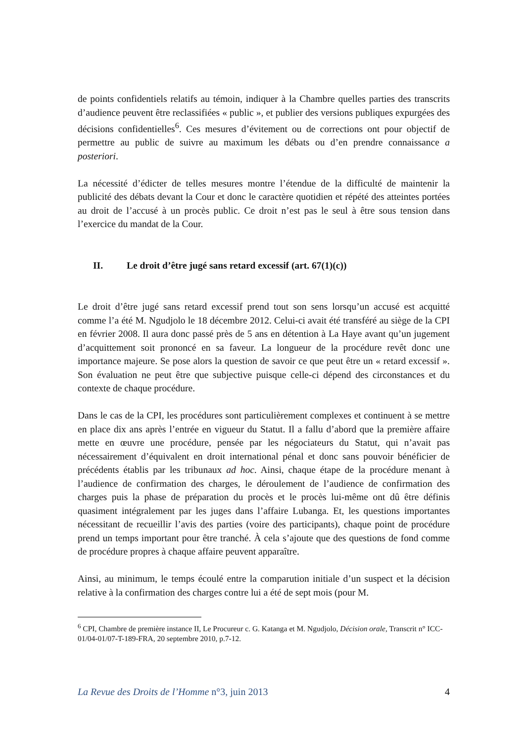de points confidentiels relatifs au témoin, indiquer à la Chambre quelles parties des transcrits d’audience peuvent être reclassifiées « public », et publier des versions publiques expurgées des décisions confidentielles<sup>6</sup>. Ces mesures d’évitement ou de corrections ont pour objectif de permettre au public de suivre au maximum les débats ou d’en prendre connaissance a posteriori.
La nécessité d’édicter de telles mesures montre l’étendue de la difficulté de maintenir la publicité des débats devant la Cour et donc le caractère quotidien et répété des atteintes portées au droit de l’accusé à un procès public. Ce droit n’est pas le seul à être sous tension dans l’exercice du mandat de la Cour.
II. Le droit d’être jugé sans retard excessif (art. 67(1)(c))
Le droit d’être jugé sans retard excessif prend tout son sens lorsqu’un accusé est acquitté comme l’a été M. Ngudjolo le 18 décembre 2012. Celui-ci avait été transféré au siège de la CPI en février 2008. Il aura donc passé près de 5 ans en détention à La Haye avant qu’un jugement d’acquittement soit prononcé en sa faveur. La longueur de la procédure revêt donc une importance majeure. Se pose alors la question de savoir ce que peut être un « retard excessif ». Son évaluation ne peut être que subjective puisque celle-ci dépend des circonstances et du contexte de chaque procédure.
Dans le cas de la CPI, les procédures sont particulièrement complexes et continuent à se mettre en place dix ans après l’entrée en vigueur du Statut. Il a fallu d’abord que la première affaire mette en œuvre une procédure, pensée par les négociateurs du Statut, qui n’avait pas nécessairement d’équivalent en droit international pénal et donc sans pouvoir bénéficier de précédents établis par les tribunaux ad hoc. Ainsi, chaque étape de la procédure menant à l’audience de confirmation des charges, le déroulement de l’audience de confirmation des charges puis la phase de préparation du procès et le procès lui-même ont dû être définis quasiment intégralement par les juges dans l’affaire Lubanga. Et, les questions importantes nécessitant de recueillir l’avis des parties (voire des participants), chaque point de procédure prend un temps important pour être tranché. À cela s’ajoute que des questions de fond comme de procédure propres à chaque affaire peuvent apparaître.
Ainsi, au minimum, le temps écoulé entre la comparution initiale d’un suspect et la décision relative à la confirmation des charges contre lui a été de sept mois (pour M.
<sup>6</sup> CPI, Chambre de première instance II, Le Procureur c. G. Katanga et M. Ngudjolo, Décision orale, Transcrit n° ICC-01/04-01/07-T-189-FRA, 20 septembre 2010, p.7-12.
La Revue des Droits de l’Homme n°3, juin 2013
4